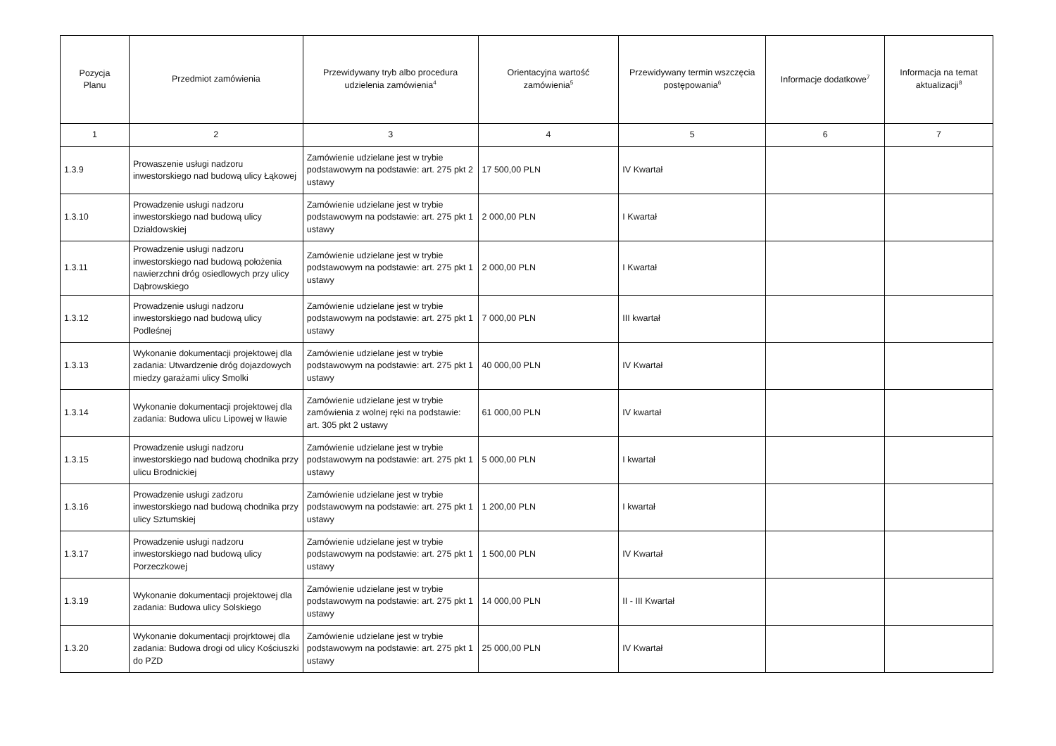| Pozycja Planu | Przedmiot zamówienia | Przewidywany tryb albo procedura udzielenia zamówienia<sup>4</sup> | Orientacyjna wartość zamówienia<sup>5</sup> | Przewidywany termin wszczęcia postępowania<sup>6</sup> | Informacje dodatkowe<sup>7</sup> | Informacja na temat aktualizacji<sup>8</sup> |
| --- | --- | --- | --- | --- | --- | --- |
| 1 | 2 | 3 | 4 | 5 | 6 | 7 |
| 1.3.9 | Prowaszenie usługi nadzoru inwestorskiego nad budową ulicy Łąkowej | Zamówienie udzielane jest w trybie podstawowym na podstawie: art. 275 pkt 2 ustawy | 17 500,00 PLN | IV Kwartał | | |
| 1.3.10 | Prowadzenie usługi nadzoru inwestorskiego nad budową ulicy Działdowskiej | Zamówienie udzielane jest w trybie podstawowym na podstawie: art. 275 pkt 1 ustawy | 2 000,00 PLN | I Kwartał | | |
| 1.3.11 | Prowadzenie usługi nadzoru inwestorskiego nad budową położenia nawierzchni dróg osiedlowych przy ulicy Dąbrowskiego | Zamówienie udzielane jest w trybie podstawowym na podstawie: art. 275 pkt 1 ustawy | 2 000,00 PLN | I Kwartał | | |
| 1.3.12 | Prowadzenie usługi nadzoru inwestorskiego nad budową ulicy Podleśnej | Zamówienie udzielane jest w trybie podstawowym na podstawie: art. 275 pkt 1 ustawy | 7 000,00 PLN | III kwartał | | |
| 1.3.13 | Wykonanie dokumentacji projektowej dla zadania: Utwardzenie dróg dojazdowych miedzy garażami ulicy Smolki | Zamówienie udzielane jest w trybie podstawowym na podstawie: art. 275 pkt 1 ustawy | 40 000,00 PLN | IV Kwartał | | |
| 1.3.14 | Wykonanie dokumentacji projektowej dla zadania: Budowa ulicu Lipowej w Iławie | Zamówienie udzielane jest w trybie zamówienia z wolnej ręki na podstawie: art. 305 pkt 2 ustawy | 61 000,00 PLN | IV kwartał | | |
| 1.3.15 | Prowadzenie usługi nadzoru inwestorskiego nad budową chodnika przy ulicu Brodnickiej | Zamówienie udzielane jest w trybie podstawowym na podstawie: art. 275 pkt 1 ustawy | 5 000,00 PLN | I kwartał | | |
| 1.3.16 | Prowadzenie usługi zadzoru inwestorskiego nad budową chodnika przy ulicy Sztumskiej | Zamówienie udzielane jest w trybie podstawowym na podstawie: art. 275 pkt 1 ustawy | 1 200,00 PLN | I kwartał | | |
| 1.3.17 | Prowadzenie usługi nadzoru inwestorskiego nad budową ulicy Porzeczkowej | Zamówienie udzielane jest w trybie podstawowym na podstawie: art. 275 pkt 1 ustawy | 1 500,00 PLN | IV Kwartał | | |
| 1.3.19 | Wykonanie dokumentacji projektowej dla zadania: Budowa ulicy Solskiego | Zamówienie udzielane jest w trybie podstawowym na podstawie: art. 275 pkt 1 ustawy | 14 000,00 PLN | II - III Kwartał | | |
| 1.3.20 | Wykonanie dokumentacji projrktowej dla zadania: Budowa drogi od ulicy Kościuszki do PZD | Zamówienie udzielane jest w trybie podstawowym na podstawie: art. 275 pkt 1 ustawy | 25 000,00 PLN | IV Kwartał | | |